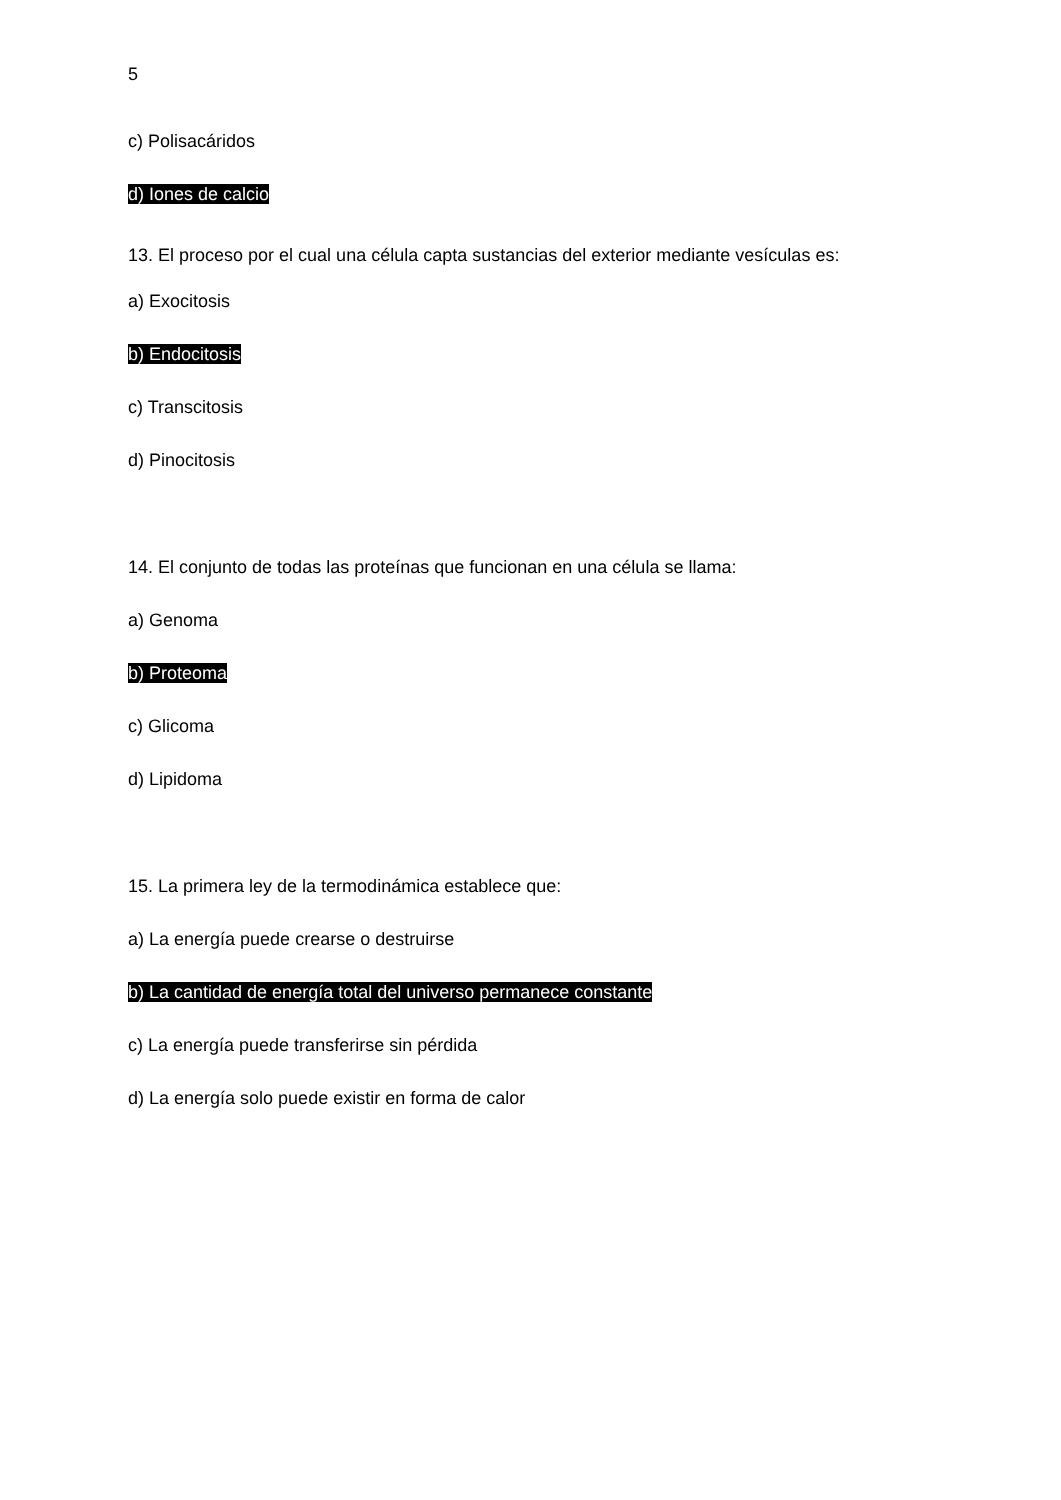5
c) Polisacáridos
d) Iones de calcio
13. El proceso por el cual una célula capta sustancias del exterior mediante vesículas es:
a) Exocitosis
b) Endocitosis
c) Transcitosis
d) Pinocitosis
14. El conjunto de todas las proteínas que funcionan en una célula se llama:
a) Genoma
b) Proteoma
c) Glicoma
d) Lipidoma
15. La primera ley de la termodinámica establece que:
a) La energía puede crearse o destruirse
b) La cantidad de energía total del universo permanece constante
c) La energía puede transferirse sin pérdida
d) La energía solo puede existir en forma de calor